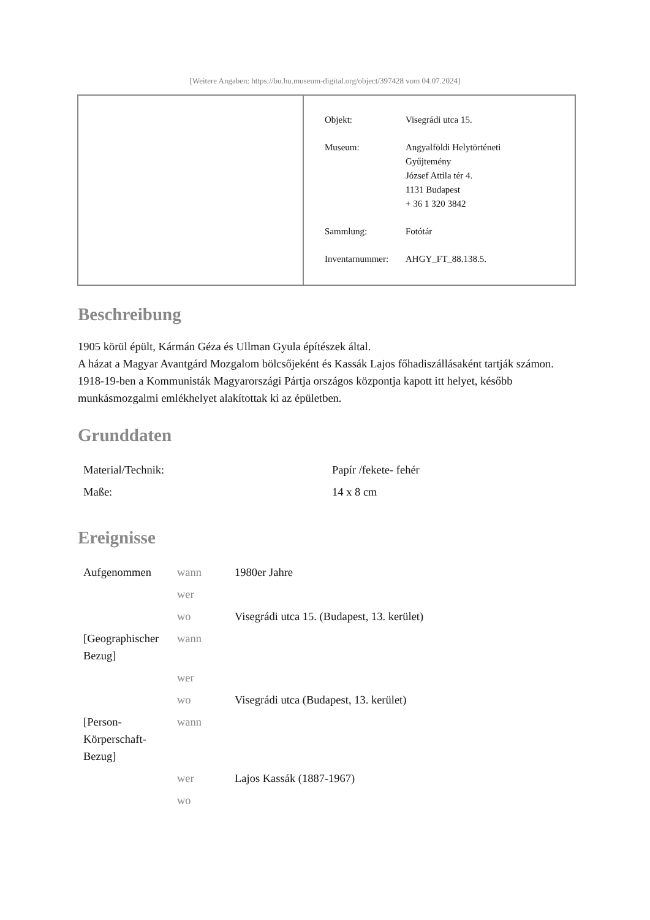[Weitere Angaben: https://bu.hu.museum-digital.org/object/397428 vom 04.07.2024]
| Objekt: | Visegrádi utca 15. |
| Museum: | Angyalföldi Helytörténeti Gyűjtemény József Attila tér 4. 1131 Budapest + 36 1 320 3842 |
| Sammlung: | Fotótár |
| Inventarnummer: | AHGY_FT_88.138.5. |
Beschreibung
1905 körül épült, Kármán Géza és Ullman Gyula építészek által.
A házat a Magyar Avantgárd Mozgalom bölcsőjeként és Kassák Lajos főhadiszállásaként tartják számon.
1918-19-ben a Kommunisták Magyarországi Pártja országos központja kapott itt helyet, később munkásmozgalmi emlékhelyet alakítottak ki az épületben.
Grunddaten
| Material/Technik: | Papír /fekete- fehér |
| Maße: | 14 x 8 cm |
Ereignisse
| Aufgenommen | wann | 1980er Jahre |
| | wer | |
| | wo | Visegrádi utca 15. (Budapest, 13. kerület) |
| [Geographischer Bezug] | wann | |
| | wer | |
| | wo | Visegrádi utca (Budapest, 13. kerület) |
| [Person-Körperschaft-Bezug] | wann | |
| | wer | Lajos Kassák (1887-1967) |
| | wo | |